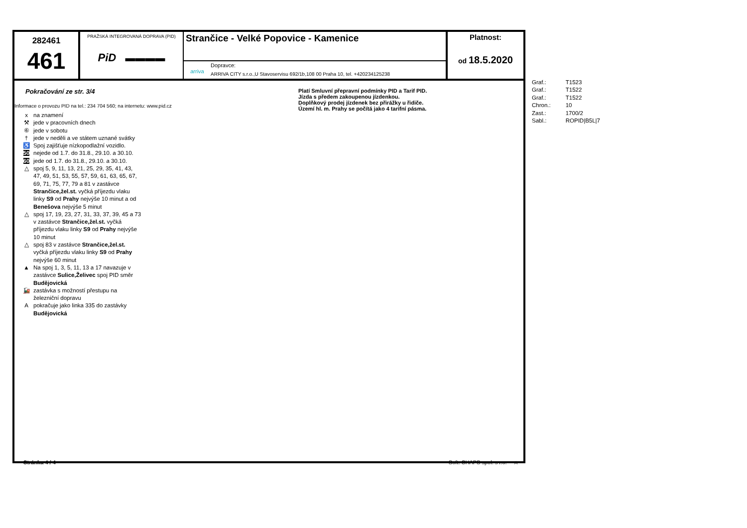282461
461
PRAŽSKÁ INTEGROVANÁ DOPRAVA (PID)
PiD ▬▬▬▬
Strančice - Velké Popovice - Kamenice
arriva
Dopravce:
ARRIVA CITY s.r.o.,U Stavoservisu 692/1b,108 00 Praha 10, tel. +420234125238
Platnost:
od 18.5.2020
Pokračování ze str. 3/4
Informace o provozu PID na tel.: 234 704 560; na internetu: www.pid.cz
x na znamení
⚒ jede v pracovních dnech
⑥ jede v sobotu
† jede v neděli a ve státem uznané svátky
♿ Spoj zajišťuje nízkopodlažní vozidlo.
50 nejede od 1.7. do 31.8., 29.10. a 30.10.
60 jede od 1.7. do 31.8., 29.10. a 30.10.
△ spoj 5, 9, 11, 13, 21, 25, 29, 35, 41, 43,
47, 49, 51, 53, 55, 57, 59, 61, 63, 65, 67,
69, 71, 75, 77, 79 a 81 v zastávce
Strančice,žel.st. vyčká příjezdu vlaku
linky S9 od Prahy nejvýše 10 minut a od
Benešova nejvýše 5 minut
△ spoj 17, 19, 23, 27, 31, 33, 37, 39, 45 a 73
v zastávce Strančice,žel.st. vyčká
příjezdu vlaku linky S9 od Prahy nejvýše
10 minut
△ spoj 83 v zastávce Strančice,žel.st.
vyčká příjezdu vlaku linky S9 od Prahy
nejvýše 60 minut
▲ Na spoj 1, 3, 5, 11, 13 a 17 navazuje v
zastávce Sulice,Želivec spoj PID směr
Budějovická
🚂 zastávka s možností přestupu na
železniční dopravu
Apokračuje jako linka 335 do zastávky
Budějovická
Platí Smluvní přepravní podmínky PID a Tarif PID.
Jízda s předem zakoupenou jízdenkou.
Doplňkový prodej jízdenek bez přirážky u řidiče.
Území hl. m. Prahy se počítá jako 4 tarifní pásma.
Stránka 4 / 4 Soft. CHAPS spol. s r.o. A
| Graf.: | T1523 |
| Graf.: | T1522 |
| Graf.: | T1522 |
| Chron.: | 10 |
| Zast.: | 1700/2 |
| Sabl.: | ROPID/B5L/7 |